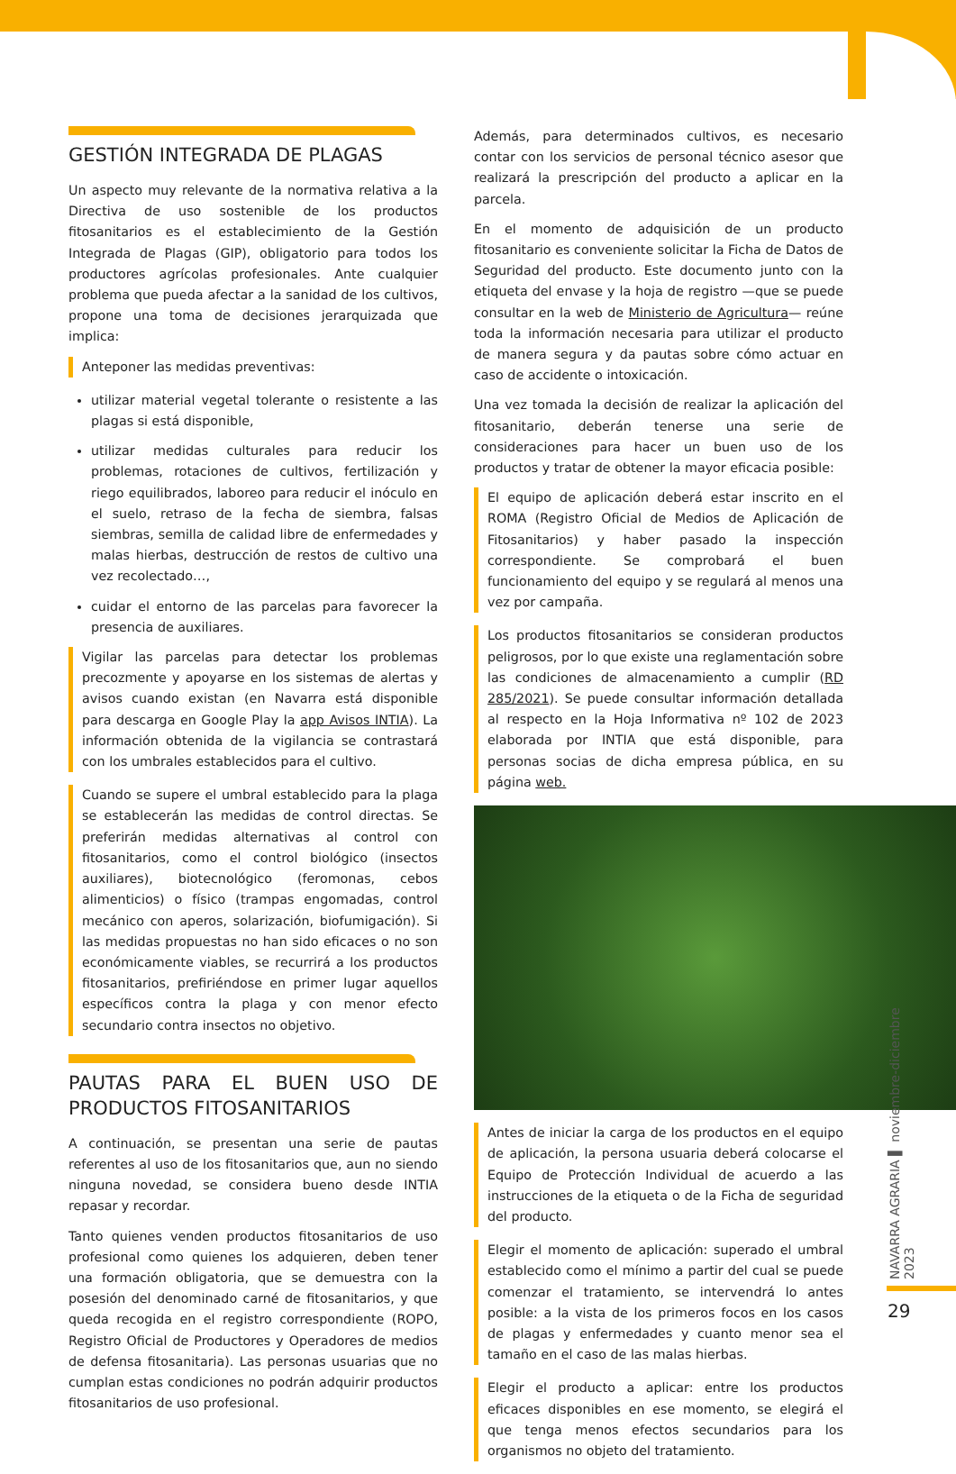GESTIÓN INTEGRADA DE PLAGAS
Un aspecto muy relevante de la normativa relativa a la Directiva de uso sostenible de los productos fitosanitarios es el establecimiento de la Gestión Integrada de Plagas (GIP), obligatorio para todos los productores agrícolas profesionales. Ante cualquier problema que pueda afectar a la sanidad de los cultivos, propone una toma de decisiones jerarquizada que implica:
Anteponer las medidas preventivas:
utilizar material vegetal tolerante o resistente a las plagas si está disponible,
utilizar medidas culturales para reducir los problemas, rotaciones de cultivos, fertilización y riego equilibrados, laboreo para reducir el inóculo en el suelo, retraso de la fecha de siembra, falsas siembras, semilla de calidad libre de enfermedades y malas hierbas, destrucción de restos de cultivo una vez recolectado…,
cuidar el entorno de las parcelas para favorecer la presencia de auxiliares.
Vigilar las parcelas para detectar los problemas precozmente y apoyarse en los sistemas de alertas y avisos cuando existan (en Navarra está disponible para descarga en Google Play la app Avisos INTIA). La información obtenida de la vigilancia se contrastará con los umbrales establecidos para el cultivo.
Cuando se supere el umbral establecido para la plaga se establecerán las medidas de control directas. Se preferirán medidas alternativas al control con fitosanitarios, como el control biológico (insectos auxiliares), biotecnológico (feromonas, cebos alimenticios) o físico (trampas engomadas, control mecánico con aperos, solarización, biofumigación). Si las medidas propuestas no han sido eficaces o no son económicamente viables, se recurrirá a los productos fitosanitarios, prefiriéndose en primer lugar aquellos específicos contra la plaga y con menor efecto secundario contra insectos no objetivo.
PAUTAS PARA EL BUEN USO DE PRODUCTOS FITOSANITARIOS
A continuación, se presentan una serie de pautas referentes al uso de los fitosanitarios que, aun no siendo ninguna novedad, se considera bueno desde INTIA repasar y recordar.
Tanto quienes venden productos fitosanitarios de uso profesional como quienes los adquieren, deben tener una formación obligatoria, que se demuestra con la posesión del denominado carné de fitosanitarios, y que queda recogida en el registro correspondiente (ROPO, Registro Oficial de Productores y Operadores de medios de defensa fitosanitaria). Las personas usuarias que no cumplan estas condiciones no podrán adquirir productos fitosanitarios de uso profesional.
Además, para determinados cultivos, es necesario contar con los servicios de personal técnico asesor que realizará la prescripción del producto a aplicar en la parcela.
En el momento de adquisición de un producto fitosanitario es conveniente solicitar la Ficha de Datos de Seguridad del producto. Este documento junto con la etiqueta del envase y la hoja de registro —que se puede consultar en la web de Ministerio de Agricultura— reúne toda la información necesaria para utilizar el producto de manera segura y da pautas sobre cómo actuar en caso de accidente o intoxicación.
Una vez tomada la decisión de realizar la aplicación del fitosanitario, deberán tenerse una serie de consideraciones para hacer un buen uso de los productos y tratar de obtener la mayor eficacia posible:
El equipo de aplicación deberá estar inscrito en el ROMA (Registro Oficial de Medios de Aplicación de Fitosanitarios) y haber pasado la inspección correspondiente. Se comprobará el buen funcionamiento del equipo y se regulará al menos una vez por campaña.
Los productos fitosanitarios se consideran productos peligrosos, por lo que existe una reglamentación sobre las condiciones de almacenamiento a cumplir (RD 285/2021). Se puede consultar información detallada al respecto en la Hoja Informativa nº 102 de 2023 elaborada por INTIA que está disponible, para personas socias de dicha empresa pública, en su página web.
Antes de iniciar la carga de los productos en el equipo de aplicación, la persona usuaria deberá colocarse el Equipo de Protección Individual de acuerdo a las instrucciones de la etiqueta o de la Ficha de seguridad del producto.
Elegir el momento de aplicación: superado el umbral establecido como el mínimo a partir del cual se puede comenzar el tratamiento, se intervendrá lo antes posible: a la vista de los primeros focos en los casos de plagas y enfermedades y cuanto menor sea el tamaño en el caso de las malas hierbas.
Elegir el producto a aplicar: entre los productos eficaces disponibles en ese momento, se elegirá el que tenga menos efectos secundarios para los organismos no objeto del tratamiento.
NAVARRA AGRARIA ▌ noviembre-diciembre 2023
29